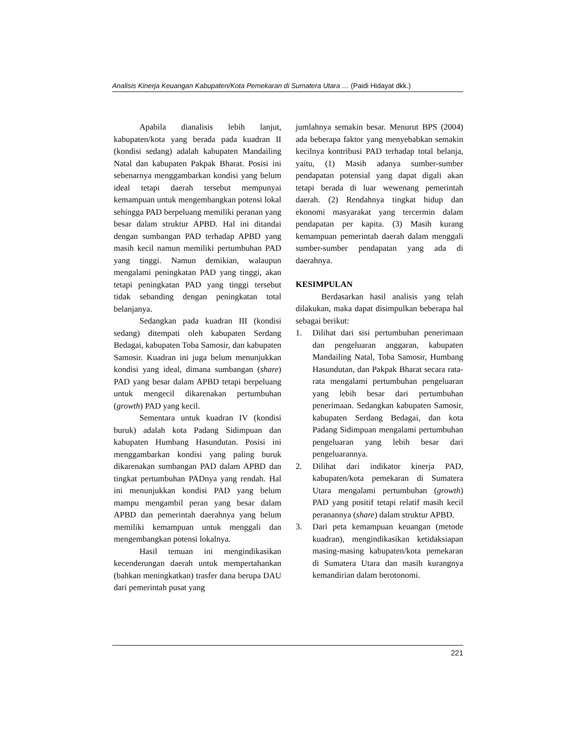Analisis Kinerja Keuangan Kabupaten/Kota Pemekaran di Sumatera Utara … (Paidi Hidayat dkk.)
Apabila dianalisis lebih lanjut, kabupaten/kota yang berada pada kuadran II (kondisi sedang) adalah kabupaten Mandailing Natal dan kabupaten Pakpak Bharat. Posisi ini sebenarnya menggambarkan kondisi yang belum ideal tetapi daerah tersebut mempunyai kemampuan untuk mengembangkan potensi lokal sehingga PAD berpeluang memiliki peranan yang besar dalam struktur APBD. Hal ini ditandai dengan sumbangan PAD terhadap APBD yang masih kecil namun memiliki pertumbuhan PAD yang tinggi. Namun demikian, walaupun mengalami peningkatan PAD yang tinggi, akan tetapi peningkatan PAD yang tinggi tersebut tidak sebanding dengan peningkatan total belanjanya.
Sedangkan pada kuadran III (kondisi sedang) ditempati oleh kabupaten Serdang Bedagai, kabupaten Toba Samosir, dan kabupaten Samosir. Kuadran ini juga belum menunjukkan kondisi yang ideal, dimana sumbangan (share) PAD yang besar dalam APBD tetapi berpeluang untuk mengecil dikarenakan pertumbuhan (growth) PAD yang kecil.
Sementara untuk kuadran IV (kondisi buruk) adalah kota Padang Sidimpuan dan kabupaten Humbang Hasundutan. Posisi ini menggambarkan kondisi yang paling buruk dikarenakan sumbangan PAD dalam APBD dan tingkat pertumbuhan PADnya yang rendah. Hal ini menunjukkan kondisi PAD yang belum mampu mengambil peran yang besar dalam APBD dan pemerintah daerahnya yang belum memiliki kemampuan untuk menggali dan mengembangkan potensi lokalnya.
Hasil temuan ini mengindikasikan kecenderungan daerah untuk mempertahankan (bahkan meningkatkan) trasfer dana berupa DAU dari pemerintah pusat yang
jumlahnya semakin besar. Menurut BPS (2004) ada beberapa faktor yang menyebabkan semakin kecilnya kontribusi PAD terhadap total belanja, yaitu, (1) Masih adanya sumber-sumber pendapatan potensial yang dapat digali akan tetapi berada di luar wewenang pemerintah daerah. (2) Rendahnya tingkat hidup dan ekonomi masyarakat yang tercermin dalam pendapatan per kapita. (3) Masih kurang kemampuan pemerintah daerah dalam menggali sumber-sumber pendapatan yang ada di daerahnya.
KESIMPULAN
Berdasarkan hasil analisis yang telah dilakukan, maka dapat disimpulkan beberapa hal sebagai berikut:
1. Dilihat dari sisi pertumbuhan penerimaan dan pengeluaran anggaran, kabupaten Mandailing Natal, Toba Samosir, Humbang Hasundutan, dan Pakpak Bharat secara rata-rata mengalami pertumbuhan pengeluaran yang lebih besar dari pertumbuhan penerimaan. Sedangkan kabupaten Samosir, kabupaten Serdang Bedagai, dan kota Padang Sidimpuan mengalami pertumbuhan pengeluaran yang lebih besar dari pengeluarannya.
2. Dilihat dari indikator kinerja PAD, kabupaten/kota pemekaran di Sumatera Utara mengalami pertumbuhan (growth) PAD yang positif tetapi relatif masih kecil peranannya (share) dalam struktur APBD.
3. Dari peta kemampuan keuangan (metode kuadran), mengindikasikan ketidaksiapan masing-masing kabupaten/kota pemekaran di Sumatera Utara dan masih kurangnya kemandirian dalam berotonomi.
221